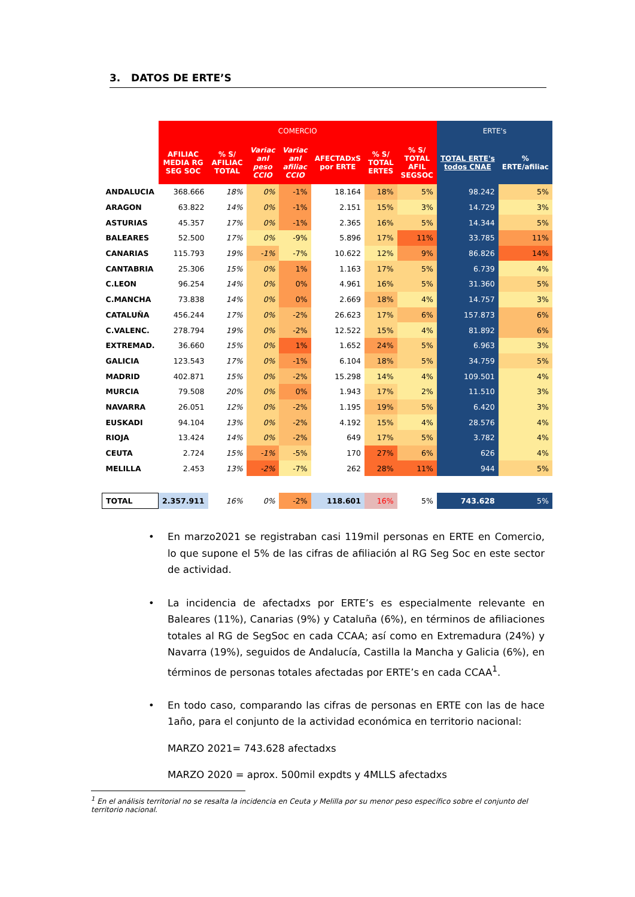3. DATOS DE ERTE’S
| | COMERCIO | | | | | | | ERTE's | |
| --- | --- | --- | --- | --- | --- | --- | --- | --- | --- |
| | AFILIAC MEDIA RG SEG SOC | % S/ AFILIAC TOTAL | Variac anl peso CCIO | Variac anl afiliac CCIO | AFECTADxS por ERTE | % S/ TOTAL ERTES | % S/ TOTAL AFIL SEGSOC | TOTAL ERTE's todos CNAE | % ERTE/afiliac |
| ANDALUCIA | 368.666 | 18% | 0% | -1% | 18.164 | 18% | 5% | 98.242 | 5% |
| ARAGON | 63.822 | 14% | 0% | -1% | 2.151 | 15% | 3% | 14.729 | 3% |
| ASTURIAS | 45.357 | 17% | 0% | -1% | 2.365 | 16% | 5% | 14.344 | 5% |
| BALEARES | 52.500 | 17% | 0% | -9% | 5.896 | 17% | 11% | 33.785 | 11% |
| CANARIAS | 115.793 | 19% | -1% | -7% | 10.622 | 12% | 9% | 86.826 | 14% |
| CANTABRIA | 25.306 | 15% | 0% | 1% | 1.163 | 17% | 5% | 6.739 | 4% |
| C.LEON | 96.254 | 14% | 0% | 0% | 4.961 | 16% | 5% | 31.360 | 5% |
| C.MANCHA | 73.838 | 14% | 0% | 0% | 2.669 | 18% | 4% | 14.757 | 3% |
| CATALUÑA | 456.244 | 17% | 0% | -2% | 26.623 | 17% | 6% | 157.873 | 6% |
| C.VALENC. | 278.794 | 19% | 0% | -2% | 12.522 | 15% | 4% | 81.892 | 6% |
| EXTREMAD. | 36.660 | 15% | 0% | 1% | 1.652 | 24% | 5% | 6.963 | 3% |
| GALICIA | 123.543 | 17% | 0% | -1% | 6.104 | 18% | 5% | 34.759 | 5% |
| MADRID | 402.871 | 15% | 0% | -2% | 15.298 | 14% | 4% | 109.501 | 4% |
| MURCIA | 79.508 | 20% | 0% | 0% | 1.943 | 17% | 2% | 11.510 | 3% |
| NAVARRA | 26.051 | 12% | 0% | -2% | 1.195 | 19% | 5% | 6.420 | 3% |
| EUSKADI | 94.104 | 13% | 0% | -2% | 4.192 | 15% | 4% | 28.576 | 4% |
| RIOJA | 13.424 | 14% | 0% | -2% | 649 | 17% | 5% | 3.782 | 4% |
| CEUTA | 2.724 | 15% | -1% | -5% | 170 | 27% | 6% | 626 | 4% |
| MELILLA | 2.453 | 13% | -2% | -7% | 262 | 28% | 11% | 944 | 5% |
| TOTAL | 2.357.911 | 16% | 0% | -2% | 118.601 | 16% | 5% | 743.628 | 5% |
• En marzo2021 se registraban casi 119mil personas en ERTE en Comercio, lo que supone el 5% de las cifras de afiliación al RG Seg Soc en este sector de actividad.
• La incidencia de afectadxs por ERTE’s es especialmente relevante en Baleares (11%), Canarias (9%) y Cataluña (6%), en términos de afiliaciones totales al RG de SegSoc en cada CCAA; así como en Extremadura (24%) y Navarra (19%), seguidos de Andalucía, Castilla la Mancha y Galicia (6%), en términos de personas totales afectadas por ERTE’s en cada CCAA<sup>1</sup>.
• En todo caso, comparando las cifras de personas en ERTE con las de hace 1año, para el conjunto de la actividad económica en territorio nacional:
MARZO 2021= 743.628 afectadxs
MARZO 2020 = aprox. 500mil expdts y 4MLLS afectadxs
<sup>1</sup> En el análisis territorial no se resalta la incidencia en Ceuta y Melilla por su menor peso específico sobre el conjunto del territorio nacional.